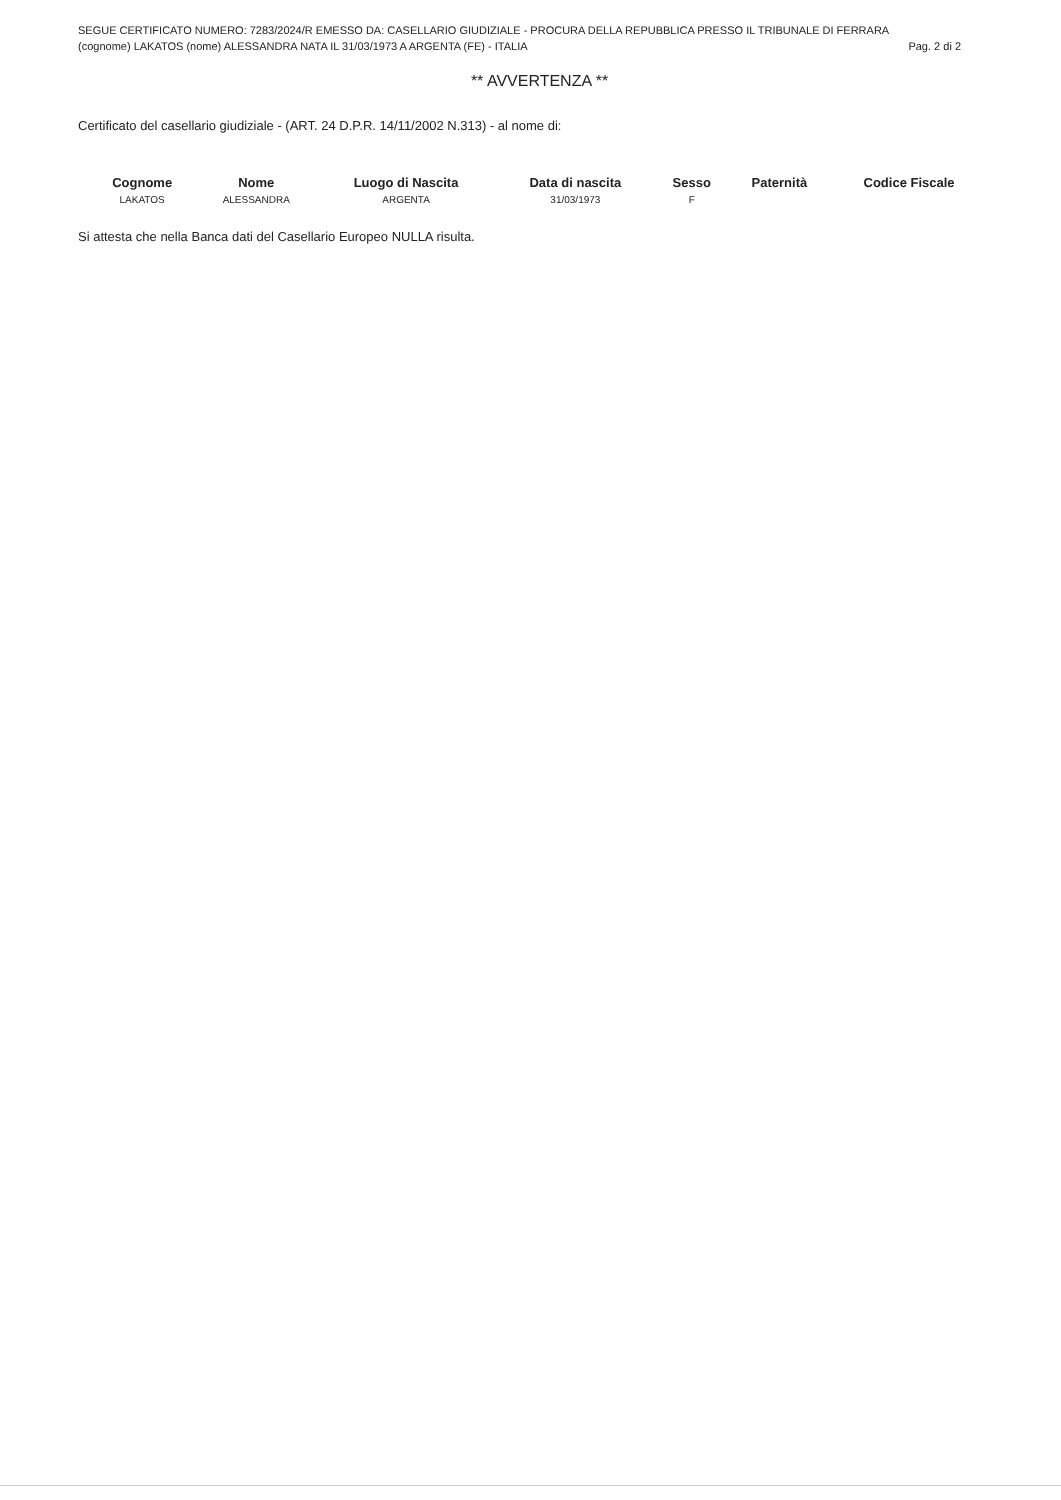SEGUE CERTIFICATO NUMERO: 7283/2024/R EMESSO DA: CASELLARIO GIUDIZIALE - PROCURA DELLA REPUBBLICA PRESSO IL TRIBUNALE DI FERRARA
(cognome) LAKATOS (nome) ALESSANDRA NATA IL 31/03/1973 A ARGENTA (FE) - ITALIA Pag. 2 di 2
** AVVERTENZA **
Certificato del casellario giudiziale - (ART. 24 D.P.R. 14/11/2002 N.313) - al nome di:
| Cognome | Nome | Luogo di Nascita | Data di nascita | Sesso | Paternità | Codice Fiscale |
| --- | --- | --- | --- | --- | --- | --- |
| LAKATOS | ALESSANDRA | ARGENTA | 31/03/1973 | F | | |
Si attesta che nella Banca dati del Casellario Europeo NULLA risulta.